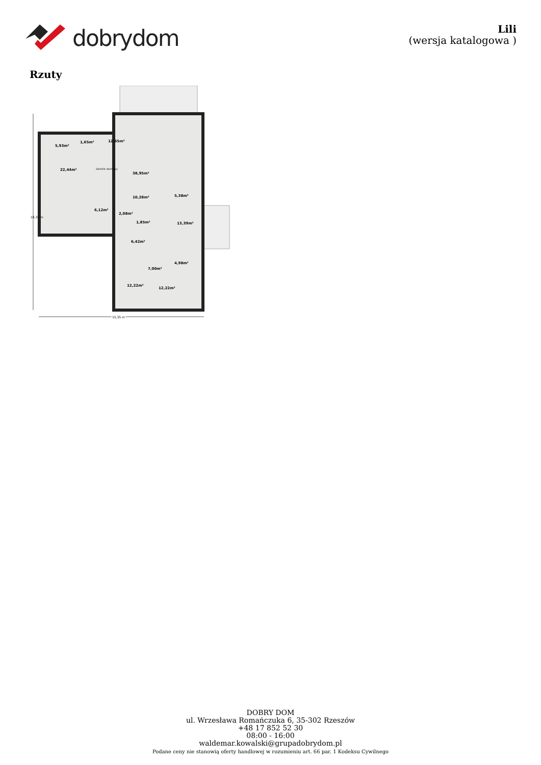dobrydom
Lili
(wersja katalogowa )
Rzuty
5,93m²
1,65m²
12,65m²
22,44m²
38,95m²
10,28m²
5,38m²
6,12m²
2,08m²
1,85m²
13,39m²
6,42m²
4,98m²
7,00m²
12,22m²
12,22m²
świetlik dachowy
15,35 m
15,35 m
18,35 m
DOBRY DOM
ul. Wrzesława Romańczuka 6, 35-302 Rzeszów
+48 17 852 52 30
08:00 - 16:00
waldemar.kowalski@grupadobrydom.pl
Podane ceny nie stanowią oferty handlowej w rozumieniu art. 66 par. 1 Kodeksu Cywilnego